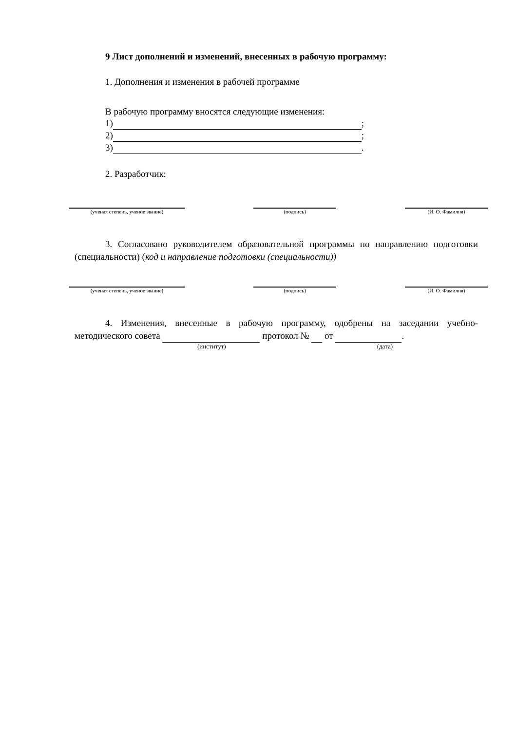9 Лист дополнений и изменений, внесенных в рабочую программу:
1. Дополнения и изменения в рабочей программе
В рабочую программу вносятся следующие изменения:
1) ;
2) ;
3) .
2. Разработчик:
(ученая степень, ученое звание) (подпись) (И. О. Фамилия)
3. Согласовано руководителем образовательной программы по направлению подготовки (специальности) (код и направление подготовки (специальности))
(ученая степень, ученое звание) (подпись) (И. О. Фамилия)
4. Изменения, внесенные в рабочую программу, одобрены на заседании учебно-методического совета протокол № от .
(институт) (дата)